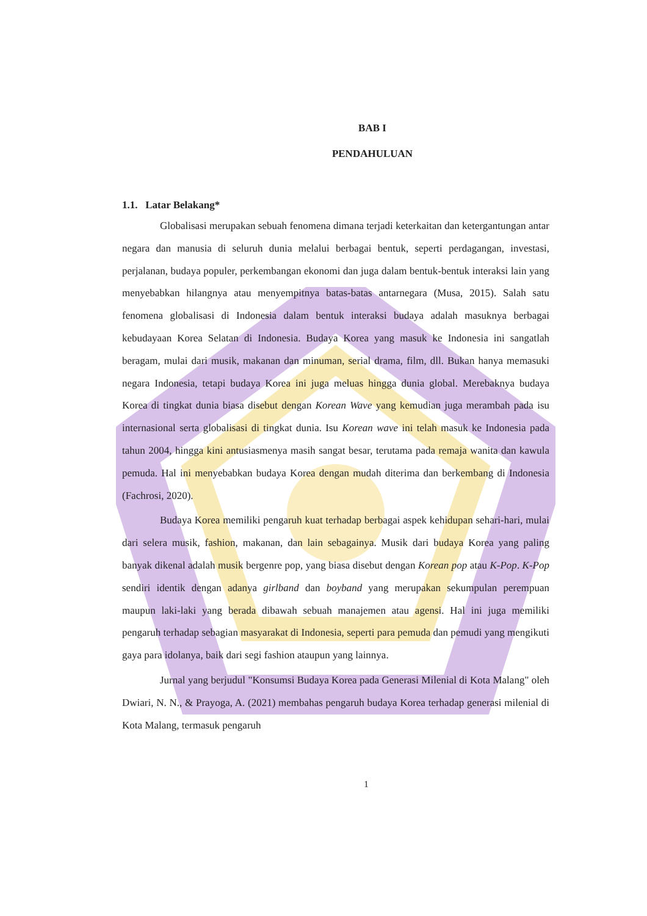BAB I
PENDAHULUAN
1.1. Latar Belakang*
Globalisasi merupakan sebuah fenomena dimana terjadi keterkaitan dan ketergantungan antar negara dan manusia di seluruh dunia melalui berbagai bentuk, seperti perdagangan, investasi, perjalanan, budaya populer, perkembangan ekonomi dan juga dalam bentuk-bentuk interaksi lain yang menyebabkan hilangnya atau menyempitnya batas-batas antarnegara (Musa, 2015). Salah satu fenomena globalisasi di Indonesia dalam bentuk interaksi budaya adalah masuknya berbagai kebudayaan Korea Selatan di Indonesia. Budaya Korea yang masuk ke Indonesia ini sangatlah beragam, mulai dari musik, makanan dan minuman, serial drama, film, dll. Bukan hanya memasuki negara Indonesia, tetapi budaya Korea ini juga meluas hingga dunia global. Merebaknya budaya Korea di tingkat dunia biasa disebut dengan Korean Wave yang kemudian juga merambah pada isu internasional serta globalisasi di tingkat dunia. Isu Korean wave ini telah masuk ke Indonesia pada tahun 2004, hingga kini antusiasmenya masih sangat besar, terutama pada remaja wanita dan kawula pemuda. Hal ini menyebabkan budaya Korea dengan mudah diterima dan berkembang di Indonesia (Fachrosi, 2020).
Budaya Korea memiliki pengaruh kuat terhadap berbagai aspek kehidupan sehari-hari, mulai dari selera musik, fashion, makanan, dan lain sebagainya. Musik dari budaya Korea yang paling banyak dikenal adalah musik bergenre pop, yang biasa disebut dengan Korean pop atau K-Pop. K-Pop sendiri identik dengan adanya girlband dan boyband yang merupakan sekumpulan perempuan maupun laki-laki yang berada dibawah sebuah manajemen atau agensi. Hal ini juga memiliki pengaruh terhadap sebagian masyarakat di Indonesia, seperti para pemuda dan pemudi yang mengikuti gaya para idolanya, baik dari segi fashion ataupun yang lainnya.
Jurnal yang berjudul "Konsumsi Budaya Korea pada Generasi Milenial di Kota Malang" oleh Dwiari, N. N., & Prayoga, A. (2021) membahas pengaruh budaya Korea terhadap generasi milenial di Kota Malang, termasuk pengaruh
1